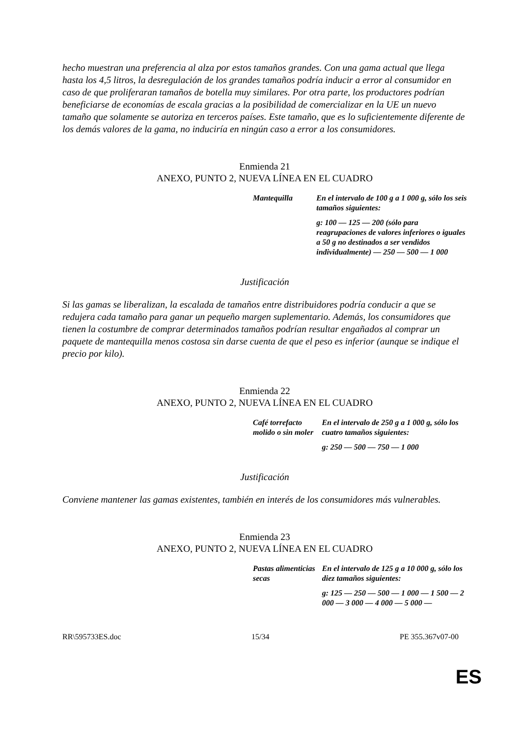hecho muestran una preferencia al alza por estos tamaños grandes. Con una gama actual que llega hasta los 4,5 litros, la desregulación de los grandes tamaños podría inducir a error al consumidor en caso de que proliferaran tamaños de botella muy similares. Por otra parte, los productores podrían beneficiarse de economías de escala gracias a la posibilidad de comercializar en la UE un nuevo tamaño que solamente se autoriza en terceros países. Este tamaño, que es lo suficientemente diferente de los demás valores de la gama, no induciría en ningún caso a error a los consumidores.
Enmienda 21
ANEXO, PUNTO 2, NUEVA LÍNEA EN EL CUADRO
| Mantequilla | En el intervalo de 100 g a 1 000 g, sólo los seis tamaños siguientes: g: 100 — 125 — 200 (sólo para reagrupaciones de valores inferiores o iguales a 50 g no destinados a ser vendidos individualmente) — 250 — 500 — 1 000 |
Justificación
Si las gamas se liberalizan, la escalada de tamaños entre distribuidores podría conducir a que se redujera cada tamaño para ganar un pequeño margen suplementario. Además, los consumidores que tienen la costumbre de comprar determinados tamaños podrían resultar engañados al comprar un paquete de mantequilla menos costosa sin darse cuenta de que el peso es inferior (aunque se indique el precio por kilo).
Enmienda 22
ANEXO, PUNTO 2, NUEVA LÍNEA EN EL CUADRO
| Café torrefacto molido o sin moler | En el intervalo de 250 g a 1 000 g, sólo los cuatro tamaños siguientes: g: 250 — 500 — 750 — 1 000 |
Justificación
Conviene mantener las gamas existentes, también en interés de los consumidores más vulnerables.
Enmienda 23
ANEXO, PUNTO 2, NUEVA LÍNEA EN EL CUADRO
| Pastas alimenticias secas | En el intervalo de 125 g a 10 000 g, sólo los diez tamaños siguientes: g: 125 — 250 — 500 — 1 000 — 1 500 — 2 000 — 3 000 — 4 000 — 5 000 — |
RR\595733ES.doc 15/34 PE 355.367v07-00
ES